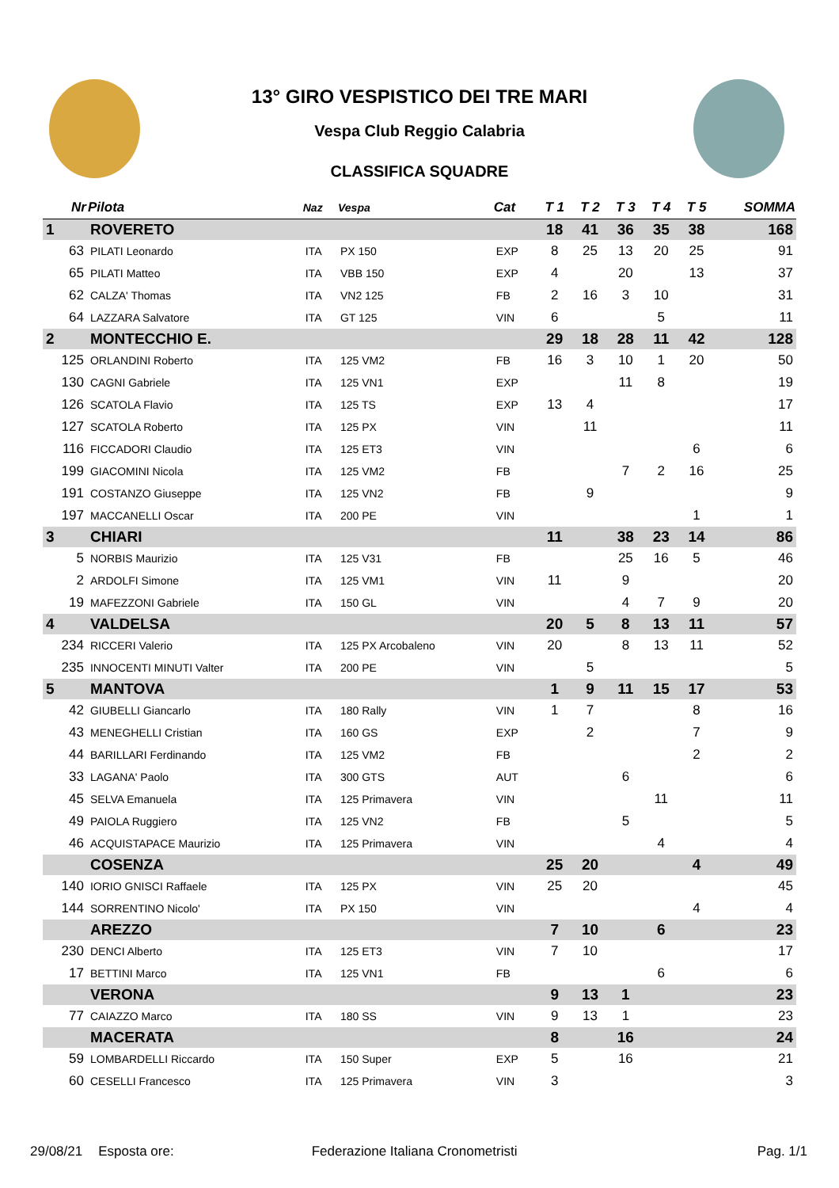13° GIRO VESPISTICO DEI TRE MARI
Vespa Club Reggio Calabria
CLASSIFICA SQUADRE
| Nr | Pilota | Naz | Vespa | Cat | T 1 | T 2 | T 3 | T 4 | T 5 | SOMMA |
| --- | --- | --- | --- | --- | --- | --- | --- | --- | --- | --- |
| 1 | ROVERETO | | | | 18 | 41 | 36 | 35 | 38 | 168 |
| 63 | PILATI Leonardo | ITA | PX 150 | EXP | 8 | 25 | 13 | 20 | 25 | 91 |
| 65 | PILATI Matteo | ITA | VBB 150 | EXP | 4 | | 20 | | 13 | 37 |
| 62 | CALZA' Thomas | ITA | VN2 125 | FB | 2 | 16 | 3 | 10 | | 31 |
| 64 | LAZZARA Salvatore | ITA | GT 125 | VIN | 6 | | | 5 | | 11 |
| 2 | MONTECCHIO E. | | | | 29 | 18 | 28 | 11 | 42 | 128 |
| 125 | ORLANDINI Roberto | ITA | 125 VM2 | FB | 16 | 3 | 10 | 1 | 20 | 50 |
| 130 | CAGNI Gabriele | ITA | 125 VN1 | EXP | | | 11 | 8 | | 19 |
| 126 | SCATOLA Flavio | ITA | 125 TS | EXP | 13 | 4 | | | | 17 |
| 127 | SCATOLA Roberto | ITA | 125 PX | VIN | | 11 | | | | 11 |
| 116 | FICCADORI Claudio | ITA | 125 ET3 | VIN | | | | | 6 | 6 |
| 199 | GIACOMINI Nicola | ITA | 125 VM2 | FB | | | 7 | 2 | 16 | 25 |
| 191 | COSTANZO Giuseppe | ITA | 125 VN2 | FB | | 9 | | | | 9 |
| 197 | MACCANELLI Oscar | ITA | 200 PE | VIN | | | | | 1 | 1 |
| 3 | CHIARI | | | | 11 | | 38 | 23 | 14 | 86 |
| 5 | NORBIS Maurizio | ITA | 125 V31 | FB | | | 25 | 16 | 5 | 46 |
| 2 | ARDOLFI Simone | ITA | 125 VM1 | VIN | 11 | | 9 | | | 20 |
| 19 | MAFEZZONI Gabriele | ITA | 150 GL | VIN | | | 4 | 7 | 9 | 20 |
| 4 | VALDELSA | | | | 20 | 5 | 8 | 13 | 11 | 57 |
| 234 | RICCERI Valerio | ITA | 125 PX Arcobaleno | VIN | 20 | | 8 | 13 | 11 | 52 |
| 235 | INNOCENTI MINUTI Valter | ITA | 200 PE | VIN | | 5 | | | | 5 |
| 5 | MANTOVA | | | | 1 | 9 | 11 | 15 | 17 | 53 |
| 42 | GIUBELLI Giancarlo | ITA | 180 Rally | VIN | 1 | 7 | | | 8 | 16 |
| 43 | MENEGHELLI Cristian | ITA | 160 GS | EXP | | 2 | | | 7 | 9 |
| 44 | BARILLARI Ferdinando | ITA | 125 VM2 | FB | | | | | 2 | 2 |
| 33 | LAGANA' Paolo | ITA | 300 GTS | AUT | | | 6 | | | 6 |
| 45 | SELVA Emanuela | ITA | 125 Primavera | VIN | | | | 11 | | 11 |
| 49 | PAIOLA Ruggiero | ITA | 125 VN2 | FB | | | 5 | | | 5 |
| 46 | ACQUISTAPACE Maurizio | ITA | 125 Primavera | VIN | | | | 4 | | 4 |
| | COSENZA | | | | 25 | 20 | | | 4 | 49 |
| 140 | IORIO GNISCI Raffaele | ITA | 125 PX | VIN | 25 | 20 | | | | 45 |
| 144 | SORRENTINO Nicolo' | ITA | PX 150 | VIN | | | | | 4 | 4 |
| | AREZZO | | | | 7 | 10 | | 6 | | 23 |
| 230 | DENCI Alberto | ITA | 125 ET3 | VIN | 7 | 10 | | | | 17 |
| 17 | BETTINI Marco | ITA | 125 VN1 | FB | | | | 6 | | 6 |
| | VERONA | | | | 9 | 13 | 1 | | | 23 |
| 77 | CAIAZZO Marco | ITA | 180 SS | VIN | 9 | 13 | 1 | | | 23 |
| | MACERATA | | | | 8 | | 16 | | | 24 |
| 59 | LOMBARDELLI Riccardo | ITA | 150 Super | EXP | 5 | | 16 | | | 21 |
| 60 | CESELLI Francesco | ITA | 125 Primavera | VIN | 3 | | | | | 3 |
29/08/21 Esposta ore: Federazione Italiana Cronometristi Pag. 1/1